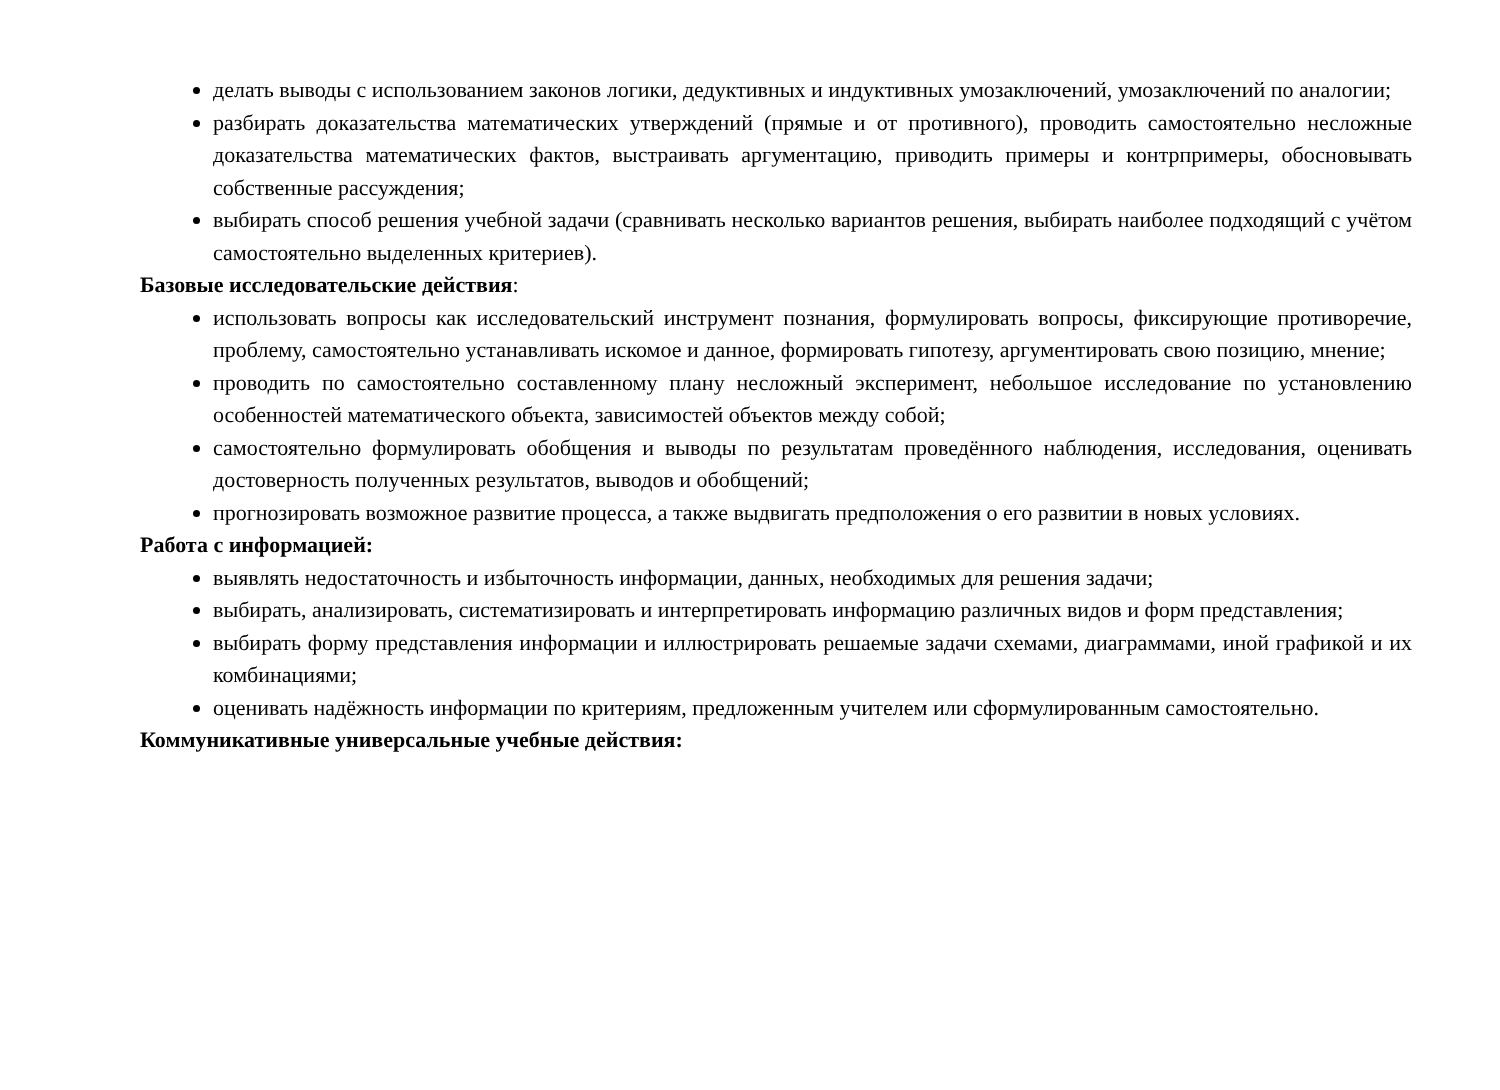делать выводы с использованием законов логики, дедуктивных и индуктивных умозаключений, умозаключений по аналогии;
разбирать доказательства математических утверждений (прямые и от противного), проводить самостоятельно несложные доказательства математических фактов, выстраивать аргументацию, приводить примеры и контрпримеры, обосновывать собственные рассуждения;
выбирать способ решения учебной задачи (сравнивать несколько вариантов решения, выбирать наиболее подходящий с учётом самостоятельно выделенных критериев).
Базовые исследовательские действия:
использовать вопросы как исследовательский инструмент познания, формулировать вопросы, фиксирующие противоречие, проблему, самостоятельно устанавливать искомое и данное, формировать гипотезу, аргументировать свою позицию, мнение;
проводить по самостоятельно составленному плану несложный эксперимент, небольшое исследование по установлению особенностей математического объекта, зависимостей объектов между собой;
самостоятельно формулировать обобщения и выводы по результатам проведённого наблюдения, исследования, оценивать достоверность полученных результатов, выводов и обобщений;
прогнозировать возможное развитие процесса, а также выдвигать предположения о его развитии в новых условиях.
Работа с информацией:
выявлять недостаточность и избыточность информации, данных, необходимых для решения задачи;
выбирать, анализировать, систематизировать и интерпретировать информацию различных видов и форм представления;
выбирать форму представления информации и иллюстрировать решаемые задачи схемами, диаграммами, иной графикой и их комбинациями;
оценивать надёжность информации по критериям, предложенным учителем или сформулированным самостоятельно.
Коммуникативные универсальные учебные действия: